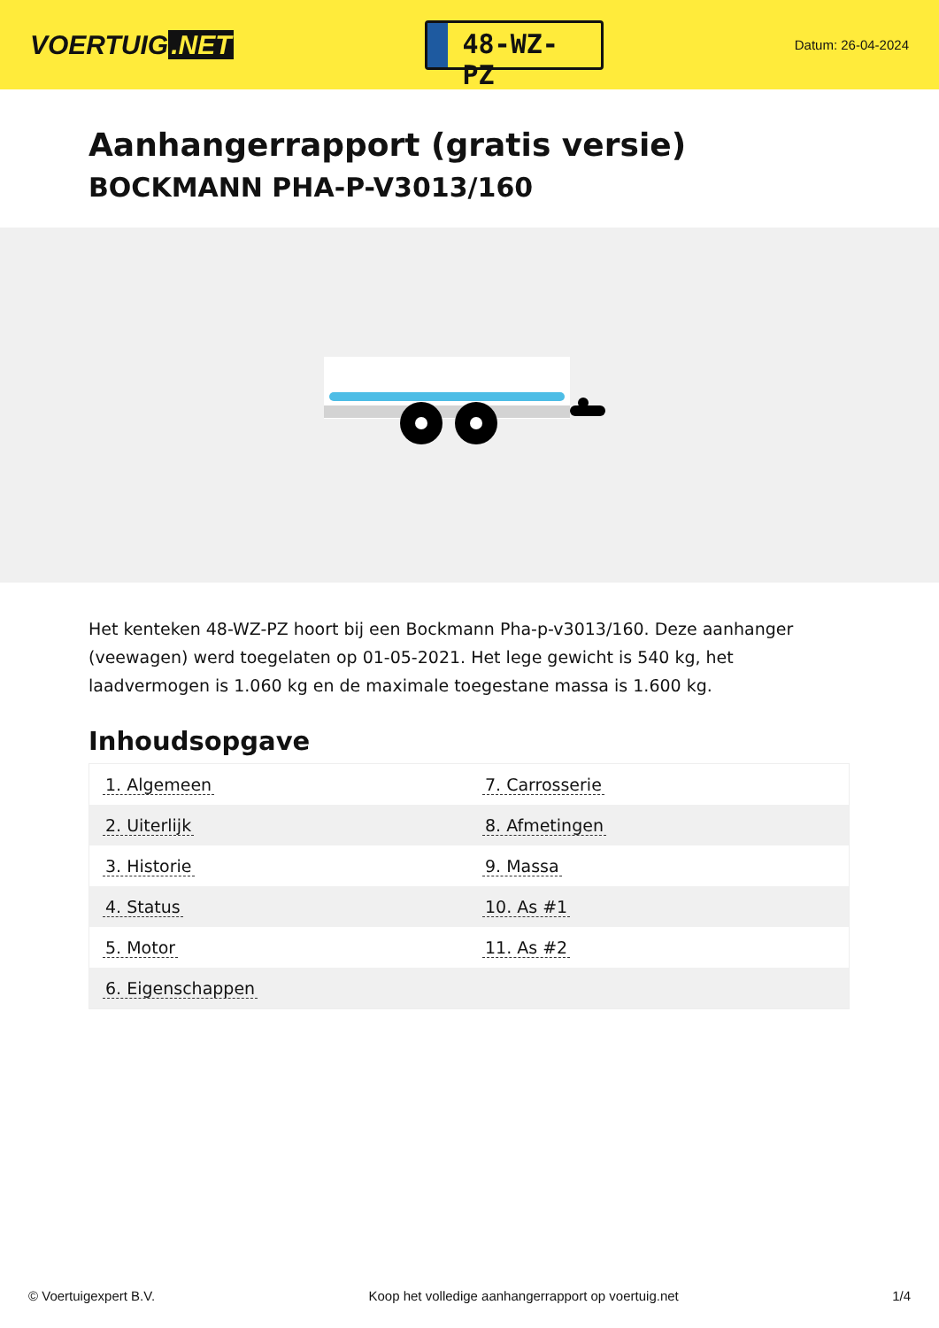VOERTUIG.NET
48-WZ-PZ
Datum: 26-04-2024
Aanhangerrapport (gratis versie)
BOCKMANN PHA-P-V3013/160
Het kenteken 48-WZ-PZ hoort bij een Bockmann Pha-p-v3013/160. Deze aanhanger (veewagen) werd toegelaten op 01-05-2021. Het lege gewicht is 540 kg, het laadvermogen is 1.060 kg en de maximale toegestane massa is 1.600 kg.
Inhoudsopgave
| 1. Algemeen | 7. Carrosserie |
| 2. Uiterlijk | 8. Afmetingen |
| 3. Historie | 9. Massa |
| 4. Status | 10. As #1 |
| 5. Motor | 11. As #2 |
| 6. Eigenschappen | |
© Voertuigexpert B.V. Koop het volledige aanhangerrapport op voertuig.net 1/4